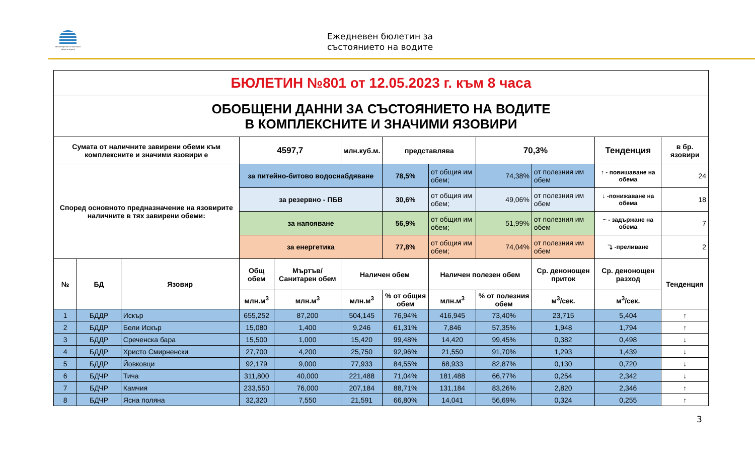Министерство на околната среда и водите
Ежедневен бюлетин за
състоянието на водите
| БЮЛЕТИН №801 от 12.05.2023 г. към 8 часа | | | | | | | | | | | |
| ОБОБЩЕНИ ДАННИ ЗА СЪСТОЯНИЕТО НА ВОДИТЕ В КОМПЛЕКСНИТЕ И ЗНАЧИМИ ЯЗОВИРИ | | | | | | | | | | | |
| Сумата от наличните завирени обеми към комплексните и значими язовири е | | | 4597,7 | | млн.куб.м. | представлява | | 70,3% | | Тенденция | в бр. язовири |
| Според основното предназначение на язовирите наличните в тях завирени обеми: | | | за питейно-битово водоснабдяване | | | 78,5% | от общия им обем; | 74,38% | от полезния им обем | ↑ - повишаване на обема | 24 |
| | | | за резервно - ПБВ | | | 30,6% | от общия им обем; | 49,06% | от полезния им обем | ↓ -понижаване на обема | 18 |
| | | | за напояване | | | 56,9% | от общия им обем; | 51,99% | от полезния им обем | ~ - задържане на обема | 7 |
| | | | за енергетика | | | 77,8% | от общия им обем; | 74,04% | от полезния им обем | ⤵ -преливане | 2 |
| № | БД | Язовир | Общ обем | Мъртъв/ Санитарен обем | Наличен обем | | Наличен полезен обем | | Ср. денонощен приток | Ср. денонощен разход | Тенденция |
| | | | млн.м<sup>3</sup> | млн.м<sup>3</sup> | млн.м<sup>3</sup> | % от общия обем | млн.м<sup>3</sup> | % от полезния обем | м<sup>3</sup>/сек. | м<sup>3</sup>/сек. | |
| 1 | БДДР | Искър | 655,252 | 87,200 | 504,145 | 76,94% | 416,945 | 73,40% | 23,715 | 5,404 | ↑ |
| 2 | БДДР | Бели Искър | 15,080 | 1,400 | 9,246 | 61,31% | 7,846 | 57,35% | 1,948 | 1,794 | ↑ |
| 3 | БДДР | Среченска бара | 15,500 | 1,000 | 15,420 | 99,48% | 14,420 | 99,45% | 0,382 | 0,498 | ↓ |
| 4 | БДДР | Христо Смирненски | 27,700 | 4,200 | 25,750 | 92,96% | 21,550 | 91,70% | 1,293 | 1,439 | ↓ |
| 5 | БДДР | Йовковци | 92,179 | 9,000 | 77,933 | 84,55% | 68,933 | 82,87% | 0,130 | 0,720 | ↓ |
| 6 | БДЧР | Тича | 311,800 | 40,000 | 221,488 | 71,04% | 181,488 | 66,77% | 0,254 | 2,342 | ↓ |
| 7 | БДЧР | Камчия | 233,550 | 76,000 | 207,184 | 88,71% | 131,184 | 83,26% | 2,820 | 2,346 | ↑ |
| 8 | БДЧР | Ясна поляна | 32,320 | 7,550 | 21,591 | 66,80% | 14,041 | 56,69% | 0,324 | 0,255 | ↑ |
3